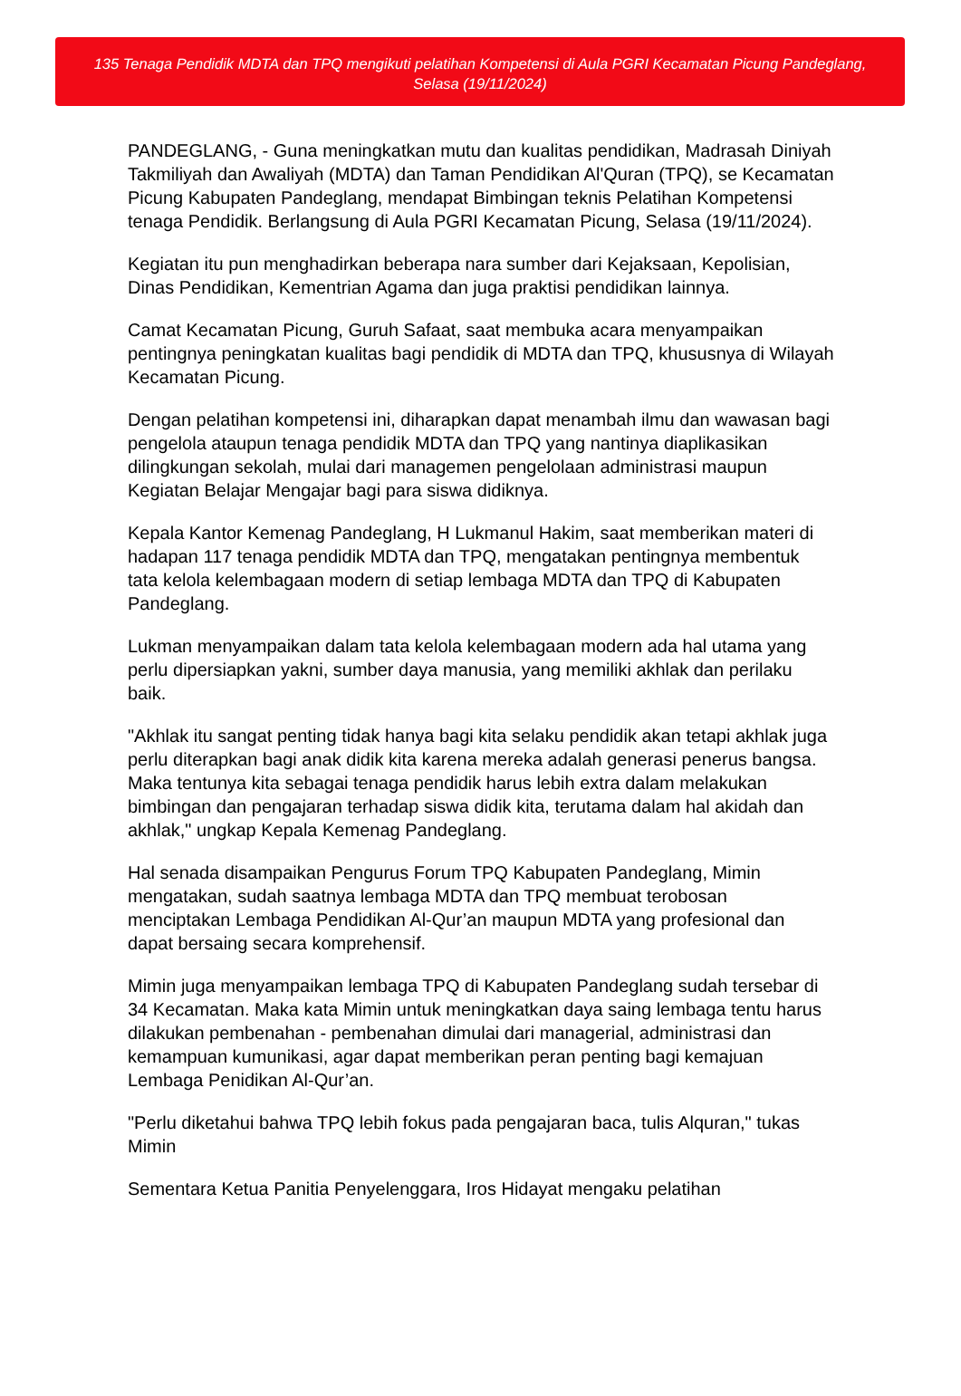135 Tenaga Pendidik MDTA dan TPQ mengikuti pelatihan Kompetensi di Aula PGRI Kecamatan Picung Pandeglang, Selasa (19/11/2024)
PANDEGLANG, - Guna meningkatkan mutu dan kualitas pendidikan, Madrasah Diniyah Takmiliyah dan Awaliyah (MDTA) dan Taman Pendidikan Al'Quran (TPQ), se Kecamatan Picung Kabupaten Pandeglang, mendapat Bimbingan teknis Pelatihan Kompetensi tenaga Pendidik. Berlangsung di Aula PGRI Kecamatan Picung, Selasa (19/11/2024).
Kegiatan itu pun menghadirkan beberapa nara sumber dari Kejaksaan, Kepolisian, Dinas Pendidikan, Kementrian Agama dan juga praktisi pendidikan lainnya.
Camat Kecamatan Picung, Guruh Safaat, saat membuka acara menyampaikan pentingnya peningkatan kualitas bagi pendidik di MDTA dan TPQ, khususnya di Wilayah Kecamatan Picung.
Dengan pelatihan kompetensi ini, diharapkan dapat menambah ilmu dan wawasan bagi pengelola ataupun tenaga pendidik MDTA dan TPQ yang nantinya diaplikasikan dilingkungan sekolah, mulai dari managemen pengelolaan administrasi maupun Kegiatan Belajar Mengajar bagi para siswa didiknya.
Kepala Kantor Kemenag Pandeglang, H Lukmanul Hakim, saat memberikan materi di hadapan 117 tenaga pendidik MDTA dan TPQ, mengatakan pentingnya membentuk tata kelola kelembagaan modern di setiap lembaga MDTA dan TPQ di Kabupaten Pandeglang.
Lukman menyampaikan dalam tata kelola kelembagaan modern ada hal utama yang perlu dipersiapkan yakni, sumber daya manusia, yang memiliki akhlak dan perilaku baik.
"Akhlak itu sangat penting tidak hanya bagi kita selaku pendidik akan tetapi akhlak juga perlu diterapkan bagi anak didik kita karena mereka adalah generasi penerus bangsa. Maka tentunya kita sebagai tenaga pendidik harus lebih extra dalam melakukan bimbingan dan pengajaran terhadap siswa didik kita, terutama dalam hal akidah dan akhlak," ungkap Kepala Kemenag Pandeglang.
Hal senada disampaikan Pengurus Forum TPQ Kabupaten Pandeglang, Mimin mengatakan, sudah saatnya lembaga MDTA dan TPQ membuat terobosan menciptakan Lembaga Pendidikan Al-Qur’an maupun MDTA yang profesional dan dapat bersaing secara komprehensif.
Mimin juga menyampaikan lembaga TPQ di Kabupaten Pandeglang sudah tersebar di 34 Kecamatan. Maka kata Mimin untuk meningkatkan daya saing lembaga tentu harus dilakukan pembenahan - pembenahan dimulai dari managerial, administrasi dan kemampuan kumunikasi, agar dapat memberikan peran penting bagi kemajuan Lembaga Penidikan Al-Qur’an.
"Perlu diketahui bahwa TPQ lebih fokus pada pengajaran baca, tulis Alquran," tukas Mimin
Sementara Ketua Panitia Penyelenggara, Iros Hidayat mengaku pelatihan